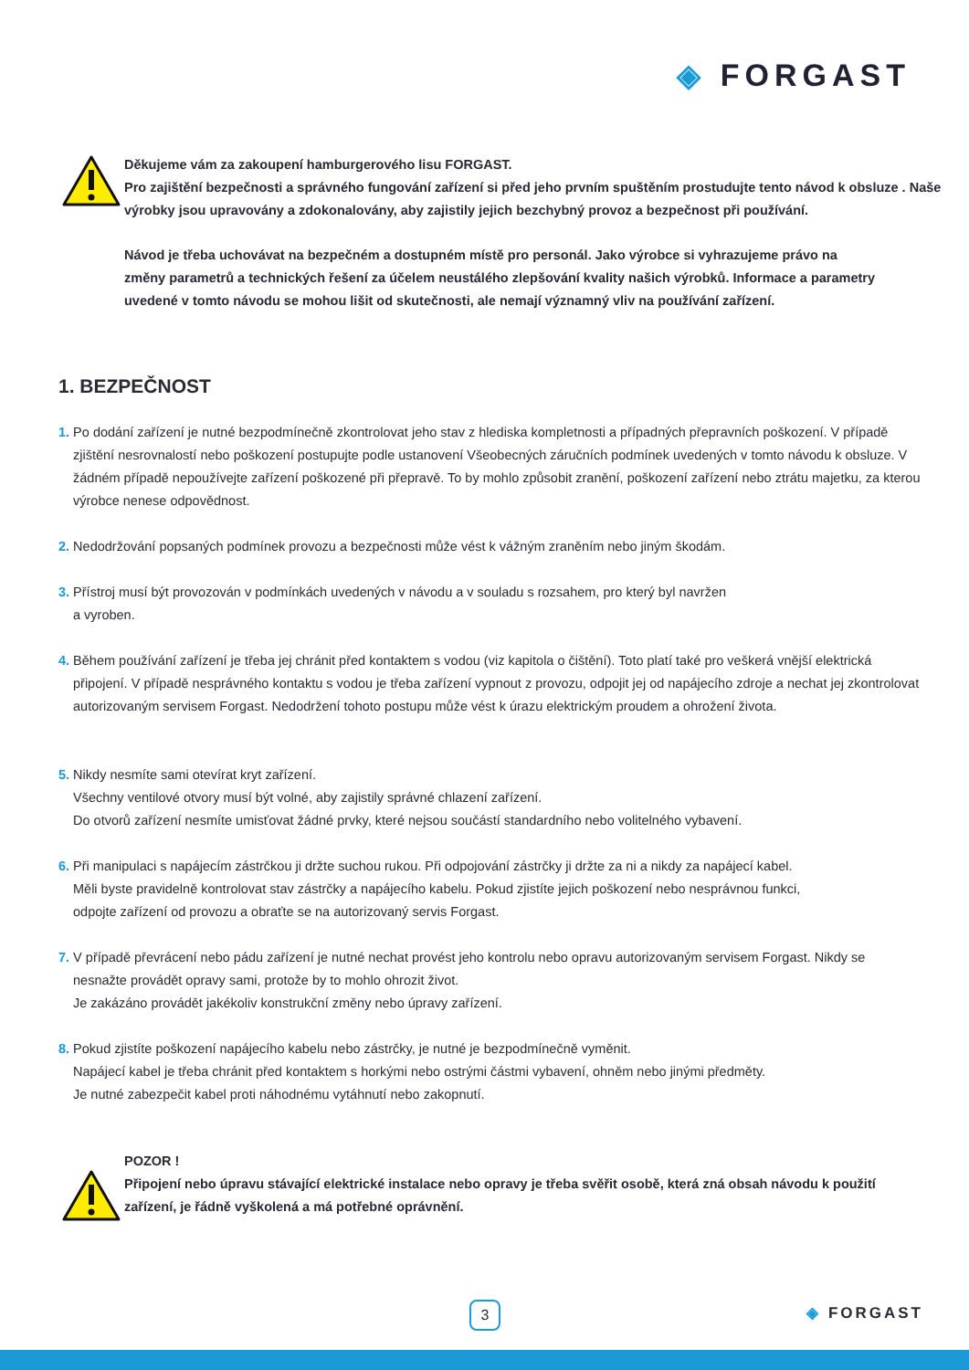◈ FORGAST
Děkujeme vám za zakoupení hamburgerového lisu FORGAST.
Pro zajištění bezpečnosti a správného fungování zařízení si před jeho prvním spuštěním prostudujte tento návod k obsluze . Naše výrobky jsou upravovány a zdokonalovány, aby zajistily jejich bezchybný provoz a bezpečnost při používání.
Návod je třeba uchovávat na bezpečném a dostupném místě pro personál. Jako výrobce si vyhrazujeme právo na změny parametrů a technických řešení za účelem neustálého zlepšování kvality našich výrobků. Informace a parametry uvedené v tomto návodu se mohou lišit od skutečnosti, ale nemají významný vliv na používání zařízení.
1. BEZPEČNOST
1. Po dodání zařízení je nutné bezpodmínečně zkontrolovat jeho stav z hlediska kompletnosti a případných přepravních poškození. V případě zjištění nesrovnalostí nebo poškození postupujte podle ustanovení Všeobecných záručních podmínek uvedených v tomto návodu k obsluze. V žádném případě nepoužívejte zařízení poškozené při přepravě. To by mohlo způsobit zranění, poškození zařízení nebo ztrátu majetku, za kterou výrobce nenese odpovědnost.
2. Nedodržování popsaných podmínek provozu a bezpečnosti může vést k vážným zraněním nebo jiným škodám.
3. Přístroj musí být provozován v podmínkách uvedených v návodu a v souladu s rozsahem, pro který byl navržen
a vyroben.
4. Během používání zařízení je třeba jej chránit před kontaktem s vodou (viz kapitola o čištění). Toto platí také pro veškerá vnější elektrická připojení. V případě nesprávného kontaktu s vodou je třeba zařízení vypnout z provozu, odpojit jej od napájecího zdroje a nechat jej zkontrolovat autorizovaným servisem Forgast. Nedodržení tohoto postupu může vést k úrazu elektrickým proudem a ohrožení života.
5. Nikdy nesmíte sami otevírat kryt zařízení.
Všechny ventilové otvory musí být volné, aby zajistily správné chlazení zařízení.
Do otvorů zařízení nesmíte umisťovat žádné prvky, které nejsou součástí standardního nebo volitelného vybavení.
6. Při manipulaci s napájecím zástrčkou ji držte suchou rukou. Při odpojování zástrčky ji držte za ni a nikdy za napájecí kabel.
Měli byste pravidelně kontrolovat stav zástrčky a napájecího kabelu. Pokud zjistíte jejich poškození nebo nesprávnou funkci,
odpojte zařízení od provozu a obraťte se na autorizovaný servis Forgast.
7. V případě převrácení nebo pádu zařízení je nutné nechat provést jeho kontrolu nebo opravu autorizovaným servisem Forgast. Nikdy se nesnažte provádět opravy sami, protože by to mohlo ohrozit život.
Je zakázáno provádět jakékoliv konstrukční změny nebo úpravy zařízení.
8. Pokud zjistíte poškození napájecího kabelu nebo zástrčky, je nutné je bezpodmínečně vyměnit.
Napájecí kabel je třeba chránit před kontaktem s horkými nebo ostrými částmi vybavení, ohněm nebo jinými předměty.
Je nutné zabezpečit kabel proti náhodnému vytáhnutí nebo zakopnutí.
POZOR !
Připojení nebo úpravu stávající elektrické instalace nebo opravy je třeba svěřit osobě, která zná obsah návodu k použití zařízení, je řádně vyškolená a má potřebné oprávnění.
3 ◈ FORGAST